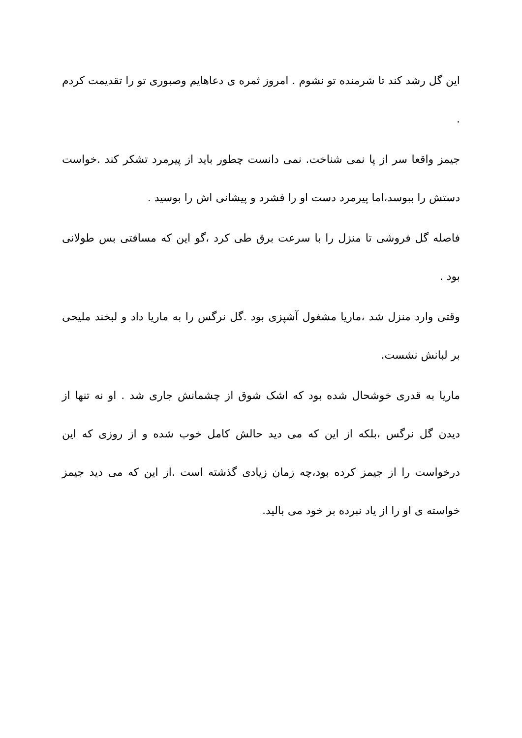این گل رشد کند تا شرمنده تو نشوم . امروز ثمره ی دعاهایم وصبوری تو را تقدیمت کردم .
جیمز واقعا سر از پا نمی شناخت. نمی دانست چطور باید از پیرمرد تشکر کند .خواست دستش را ببوسد،اما پیرمرد دست او را فشرد و پیشانی اش را بوسید .
فاصله گل فروشی تا منزل را با سرعت برق طی کرد ،گو این که مسافتی بس طولانی بود .
وقتی وارد منزل شد ،ماریا مشغول آشپزی بود .گل نرگس را به ماریا داد و لبخند ملیحی بر لبانش نشست.
ماریا به قدری خوشحال شده بود که اشک شوق از چشمانش جاری شد . او نه تنها از دیدن گل نرگس ،بلکه از این که می دید حالش کامل خوب شده و از روزی که این درخواست را از جیمز کرده بود،چه زمان زیادی گذشته است .از این که می دید جیمز خواسته ی او را از یاد نبرده بر خود می بالید.